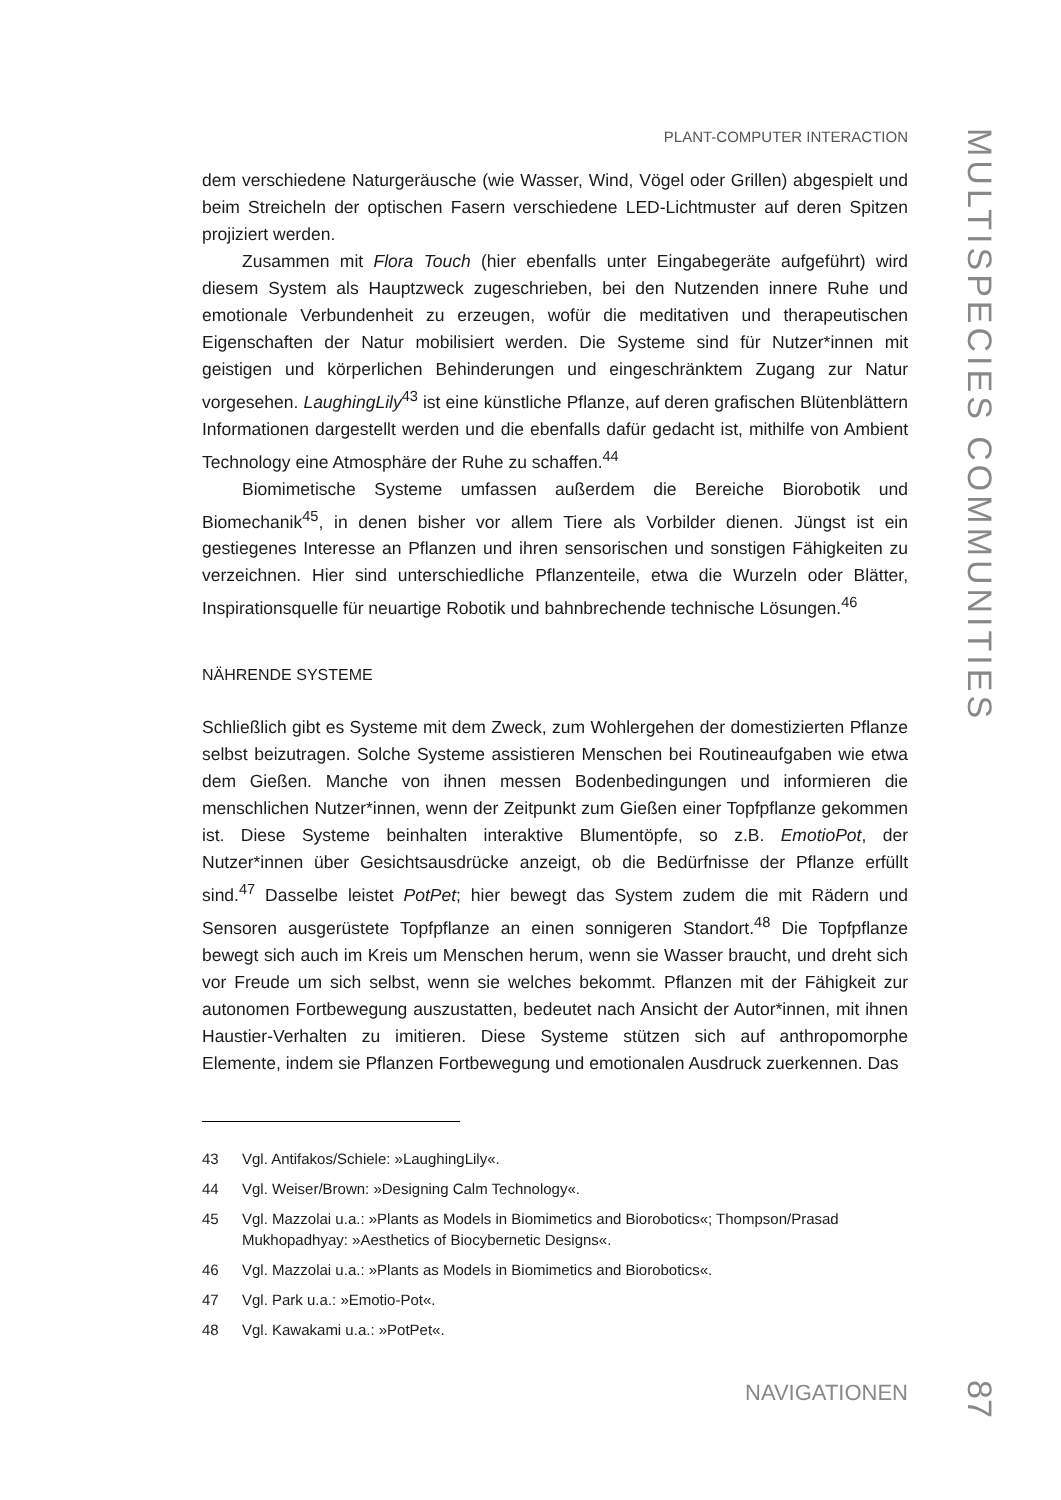PLANT-COMPUTER INTERACTION
dem verschiedene Naturgeräusche (wie Wasser, Wind, Vögel oder Grillen) abgespielt und beim Streicheln der optischen Fasern verschiedene LED-Lichtmuster auf deren Spitzen projiziert werden.
Zusammen mit Flora Touch (hier ebenfalls unter Eingabegeräte aufgeführt) wird diesem System als Hauptzweck zugeschrieben, bei den Nutzenden innere Ruhe und emotionale Verbundenheit zu erzeugen, wofür die meditativen und therapeutischen Eigenschaften der Natur mobilisiert werden. Die Systeme sind für Nutzer*innen mit geistigen und körperlichen Behinderungen und eingeschränktem Zugang zur Natur vorgesehen. LaughingLily<sup>43</sup> ist eine künstliche Pflanze, auf deren grafischen Blütenblättern Informationen dargestellt werden und die ebenfalls dafür gedacht ist, mithilfe von Ambient Technology eine Atmosphäre der Ruhe zu schaffen.<sup>44</sup>
Biomimetische Systeme umfassen außerdem die Bereiche Biorobotik und Biomechanik<sup>45</sup>, in denen bisher vor allem Tiere als Vorbilder dienen. Jüngst ist ein gestiegenes Interesse an Pflanzen und ihren sensorischen und sonstigen Fähigkeiten zu verzeichnen. Hier sind unterschiedliche Pflanzenteile, etwa die Wurzeln oder Blätter, Inspirationsquelle für neuartige Robotik und bahnbrechende technische Lösungen.<sup>46</sup>
NÄHRENDE SYSTEME
Schließlich gibt es Systeme mit dem Zweck, zum Wohlergehen der domestizierten Pflanze selbst beizutragen. Solche Systeme assistieren Menschen bei Routineaufgaben wie etwa dem Gießen. Manche von ihnen messen Bodenbedingungen und informieren die menschlichen Nutzer*innen, wenn der Zeitpunkt zum Gießen einer Topfpflanze gekommen ist. Diese Systeme beinhalten interaktive Blumentöpfe, so z.B. EmotioPot, der Nutzer*innen über Gesichtsausdrücke anzeigt, ob die Bedürfnisse der Pflanze erfüllt sind.<sup>47</sup> Dasselbe leistet PotPet; hier bewegt das System zudem die mit Rädern und Sensoren ausgerüstete Topfpflanze an einen sonnigeren Standort.<sup>48</sup> Die Topfpflanze bewegt sich auch im Kreis um Menschen herum, wenn sie Wasser braucht, und dreht sich vor Freude um sich selbst, wenn sie welches bekommt. Pflanzen mit der Fähigkeit zur autonomen Fortbewegung auszustatten, bedeutet nach Ansicht der Autor*innen, mit ihnen Haustier-Verhalten zu imitieren. Diese Systeme stützen sich auf anthropomorphe Elemente, indem sie Pflanzen Fortbewegung und emotionalen Ausdruck zuerkennen. Das
43 Vgl. Antifakos/Schiele: »LaughingLily«.
44 Vgl. Weiser/Brown: »Designing Calm Technology«.
45 Vgl. Mazzolai u.a.: »Plants as Models in Biomimetics and Biorobotics«; Thompson/Prasad Mukhopadhyay: »Aesthetics of Biocybernetic Designs«.
46 Vgl. Mazzolai u.a.: »Plants as Models in Biomimetics and Biorobotics«.
47 Vgl. Park u.a.: »Emotio-Pot«.
48 Vgl. Kawakami u.a.: »PotPet«.
NAVIGATIONEN
MULTISPECIES COMMUNITIES
87